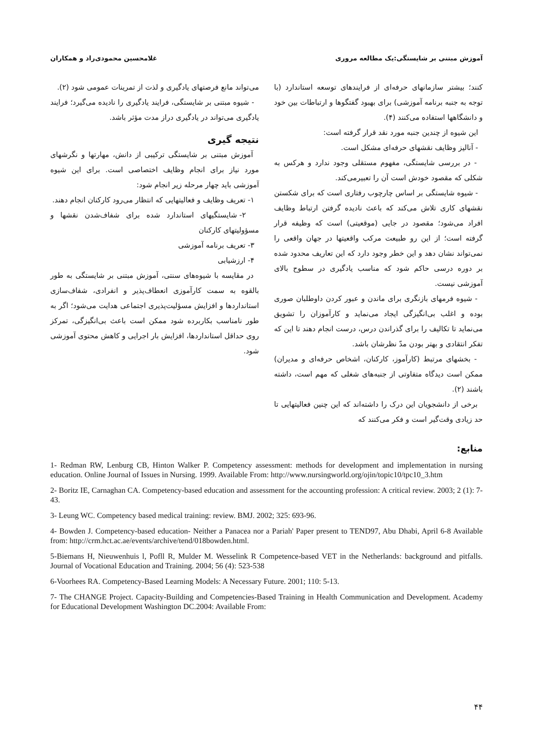آموزش مبتنی بر شایستگی:یک مطالعه مروری غلامحسین محمودی‌راد و همکاران
کنند؛ بیشتر سازمانهای حرفه‌ای از فرایندهای توسعه استاندارد (با توجه به جنبه برنامه آموزشی) برای بهبود گفتگوها و ارتباطات بین خود و دانشگاهها استفاده می‌کنند (۴).
این شیوه از چندین جنبه مورد نقد قرار گرفته است:
- آنالیز وظایف نقشهای حرفه‌ای مشکل است.
- در بررسی شایستگی، مفهوم مستقلی وجود ندارد و هرکس به شکلی که مقصود خودش است آن را تعبیرمی‌کند.
- شیوه شایستگی بر اساس چارچوب رفتاری است که برای شکستن نقشهای کاری تلاش می‌کند که باعث نادیده گرفتن ارتباط وظایف افراد می‌شود؛ مقصود در جایی (موقعیتی) است که وظیفه قرار گرفته است؛ از این رو طبیعت مرکب واقعیتها در جهان واقعی را نمی‌تواند نشان دهد و این خطر وجود دارد که این تعاریف محدود شده بر دوره درسی حاکم شود که مناسب یادگیری در سطوح بالای آموزشی نیست.
- شیوه فرمهای بازنگری برای ماندن و عبور کردن داوطلبان صوری بوده و اغلب بی‌انگیزگی ایجاد می‌نماید و کارآموزان را تشویق می‌نماید تا تکالیف را برای گذراندن درس، درست انجام دهند تا این که تفکر انتقادی و بهتر بودن مدّ نظرشان باشد.
- بخشهای مرتبط (کارآموز، کارکنان، اشخاص حرفه‌ای و مدیران) ممکن است دیدگاه متفاوتی از جنبه‌های شغلی که مهم است، داشته باشند (۲).
برخی از دانشجویان این درک را داشته‌اند که این چنین فعالیتهایی تا حد زیادی وقت‌گیر است و فکر می‌کنند که
می‌تواند مانع فرصتهای یادگیری و لذت از تمرینات عمومی شود (۲).
- شیوه مبتنی بر شایستگی، فرایند یادگیری را نادیده می‌گیرد؛ فرایند یادگیری می‌تواند در یادگیری دراز مدت مؤثر باشد.
نتیجه گیری
آموزش مبتنی بر شایستگی ترکیبی از دانش، مهارتها و نگرشهای مورد نیاز برای انجام وظایف اختصاصی است. برای این شیوه آموزشی باید چهار مرحله زیر انجام شود:
۱- تعریف وظایف و فعالیتهایی که انتظار می‌رود کارکنان انجام دهند.
۲- شایستگیهای استاندارد شده برای شفاف‌شدن نقشها و مسؤولیتهای کارکنان
۳- تعریف برنامه آموزشی
۴- ارزشیابی
در مقایسه با شیوه‌های سنتی، آموزش مبتنی بر شایستگی به طور بالقوه به سمت کارآموزی انعطاف‌پذیر و انفرادی، شفاف‌سازی استانداردها و افزایش مسؤلیت‌پذیری اجتماعی هدایت می‌شود؛ اگر به طور نامناسب بکاربرده شود ممکن است باعث بی‌انگیزگی، تمرکز روی حداقل استانداردها، افزایش بار اجرایی و کاهش محتوی آموزشی شود.
منابع:
1- Redman RW, Lenburg CB, Hinton Walker P. Competency assessment: methods for development and implementation in nursing education. Online Journal of Issues in Nursing. 1999. Available From: http://www.nursingworld.org/ojin/topic10/tpc10_3.htm
2- Boritz IE, Carnaghan CA. Competency-based education and assessment for the accounting profession: A critical review. 2003; 2 (1): 7-43.
3- Leung WC. Competency based medical training: review. BMJ. 2002; 325: 693-96.
4- Bowden J. Competency-based education- Neither a Panacea nor a Pariah' Paper present to TEND97, Abu Dhabi, April 6-8 Available from: http://crm.hct.ac.ae/events/archive/tend/018bowden.html.
5-Biemans H, Nieuwenhuis l, Pofll R, Mulder M. Wesselink R Competence-based VET in the Netherlands: background and pitfalls. Journal of Vocational Education and Training. 2004; 56 (4): 523-538
6-Voorhees RA. Competency-Based Learning Models: A Necessary Future. 2001; 110: 5-13.
7- The CHANGE Project. Capacity-Building and Competencies-Based Training in Health Communication and Development. Academy for Educational Development Washington DC.2004: Available From:
۴۴